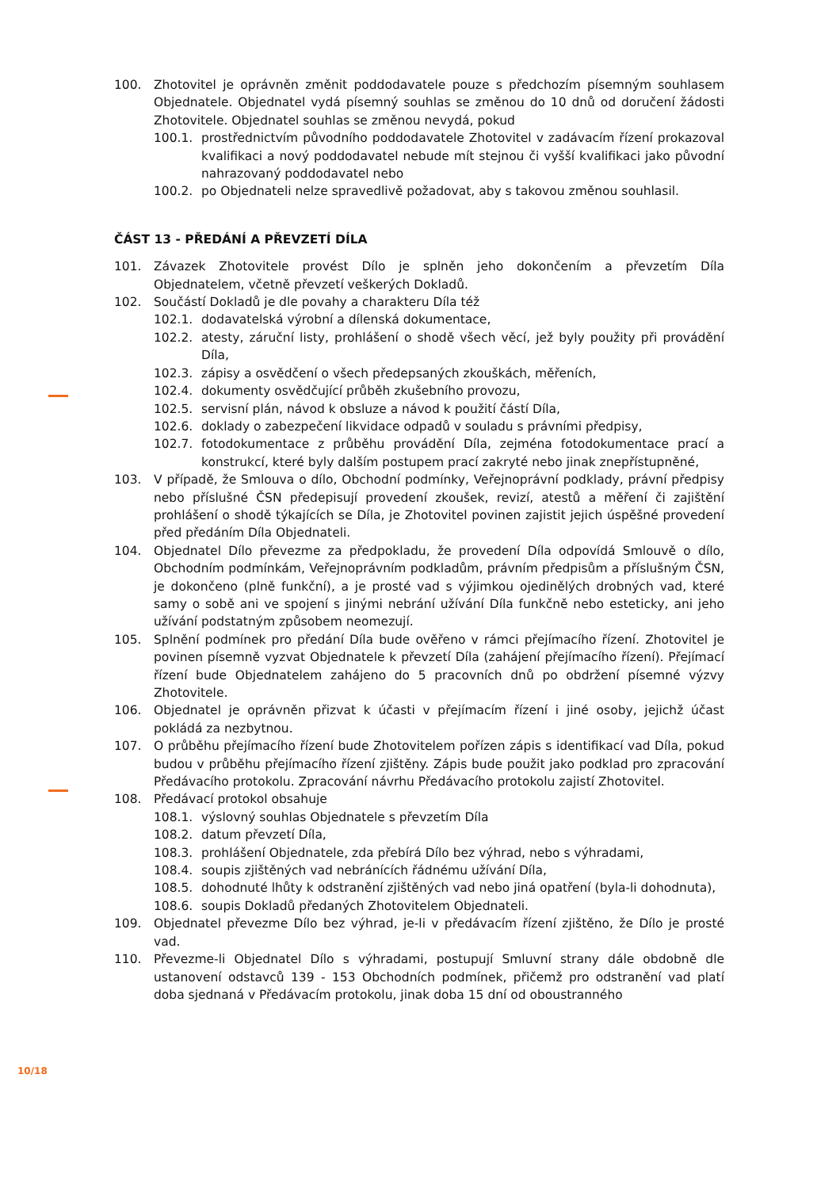100. Zhotovitel je oprávněn změnit poddodavatele pouze s předchozím písemným souhlasem Objednatele. Objednatel vydá písemný souhlas se změnou do 10 dnů od doručení žádosti Zhotovitele. Objednatel souhlas se změnou nevydá, pokud
100.1. prostřednictvím původního poddodavatele Zhotovitel v zadávacím řízení prokazoval kvalifikaci a nový poddodavatel nebude mít stejnou či vyšší kvalifikaci jako původní nahrazovaný poddodavatel nebo
100.2. po Objednateli nelze spravedlivě požadovat, aby s takovou změnou souhlasil.
ČÁST 13 - PŘEDÁNÍ A PŘEVZETÍ DÍLA
101. Závazek Zhotovitele provést Dílo je splněn jeho dokončením a převzetím Díla Objednatelem, včetně převzetí veškerých Dokladů.
102. Součástí Dokladů je dle povahy a charakteru Díla též
102.1. dodavatelská výrobní a dílenská dokumentace,
102.2. atesty, záruční listy, prohlášení o shodě všech věcí, jež byly použity při provádění Díla,
102.3. zápisy a osvědčení o všech předepsaných zkouškách, měřeních,
102.4. dokumenty osvědčující průběh zkušebního provozu,
102.5. servisní plán, návod k obsluze a návod k použití částí Díla,
102.6. doklady o zabezpečení likvidace odpadů v souladu s právními předpisy,
102.7. fotodokumentace z průběhu provádění Díla, zejména fotodokumentace prací a konstrukcí, které byly dalším postupem prací zakryté nebo jinak znepřístupněné,
103. V případě, že Smlouva o dílo, Obchodní podmínky, Veřejnoprávní podklady, právní předpisy nebo příslušné ČSN předepisují provedení zkoušek, revizí, atestů a měření či zajištění prohlášení o shodě týkajících se Díla, je Zhotovitel povinen zajistit jejich úspěšné provedení před předáním Díla Objednateli.
104. Objednatel Dílo převezme za předpokladu, že provedení Díla odpovídá Smlouvě o dílo, Obchodním podmínkám, Veřejnoprávním podkladům, právním předpisům a příslušným ČSN, je dokončeno (plně funkční), a je prosté vad s výjimkou ojedinělých drobných vad, které samy o sobě ani ve spojení s jinými nebrání užívání Díla funkčně nebo esteticky, ani jeho užívání podstatným způsobem neomezují.
105. Splnění podmínek pro předání Díla bude ověřeno v rámci přejímacího řízení. Zhotovitel je povinen písemně vyzvat Objednatele k převzetí Díla (zahájení přejímacího řízení). Přejímací řízení bude Objednatelem zahájeno do 5 pracovních dnů po obdržení písemné výzvy Zhotovitele.
106. Objednatel je oprávněn přizvat k účasti v přejímacím řízení i jiné osoby, jejichž účast pokládá za nezbytnou.
107. O průběhu přejímacího řízení bude Zhotovitelem pořízen zápis s identifikací vad Díla, pokud budou v průběhu přejímacího řízení zjištěny. Zápis bude použit jako podklad pro zpracování Předávacího protokolu. Zpracování návrhu Předávacího protokolu zajistí Zhotovitel.
108. Předávací protokol obsahuje
108.1. výslovný souhlas Objednatele s převzetím Díla
108.2. datum převzetí Díla,
108.3. prohlášení Objednatele, zda přebírá Dílo bez výhrad, nebo s výhradami,
108.4. soupis zjištěných vad nebránících řádnému užívání Díla,
108.5. dohodnuté lhůty k odstranění zjištěných vad nebo jiná opatření (byla-li dohodnuta),
108.6. soupis Dokladů předaných Zhotovitelem Objednateli.
109. Objednatel převezme Dílo bez výhrad, je-li v předávacím řízení zjištěno, že Dílo je prosté vad.
110. Převezme-li Objednatel Dílo s výhradami, postupují Smluvní strany dále obdobně dle ustanovení odstavců 139 - 153 Obchodních podmínek, přičemž pro odstranění vad platí doba sjednaná v Předávacím protokolu, jinak doba 15 dní od oboustranného
10/18